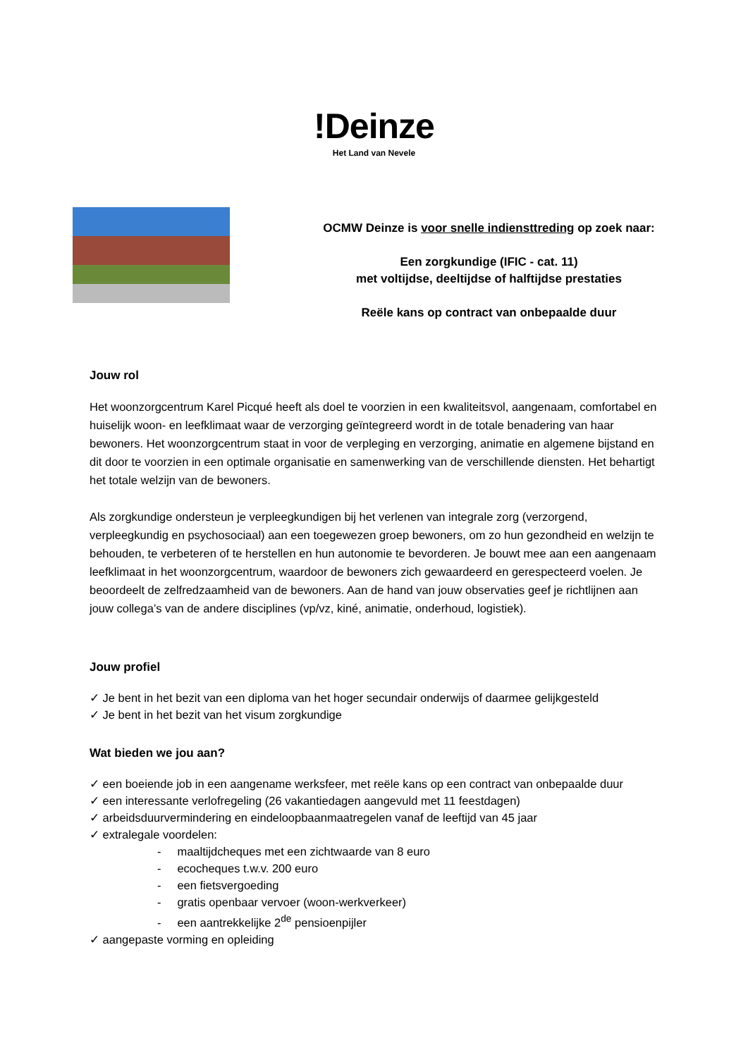!Deinze
Het Land van Nevele
OCMW Deinze is voor snelle indiensttreding op zoek naar:
Een zorgkundige (IFIC - cat. 11)
met voltijdse, deeltijdse of halftijdse prestaties
Reële kans op contract van onbepaalde duur
Jouw rol
Het woonzorgcentrum Karel Picqué heeft als doel te voorzien in een kwaliteitsvol, aangenaam, comfortabel en huiselijk woon- en leefklimaat waar de verzorging geïntegreerd wordt in de totale benadering van haar bewoners. Het woonzorgcentrum staat in voor de verpleging en verzorging, animatie en algemene bijstand en dit door te voorzien in een optimale organisatie en samenwerking van de verschillende diensten. Het behartigt het totale welzijn van de bewoners.
Als zorgkundige ondersteun je verpleegkundigen bij het verlenen van integrale zorg (verzorgend, verpleegkundig en psychosociaal) aan een toegewezen groep bewoners, om zo hun gezondheid en welzijn te behouden, te verbeteren of te herstellen en hun autonomie te bevorderen. Je bouwt mee aan een aangenaam leefklimaat in het woonzorgcentrum, waardoor de bewoners zich gewaardeerd en gerespecteerd voelen. Je beoordeelt de zelfredzaamheid van de bewoners. Aan de hand van jouw observaties geef je richtlijnen aan jouw collega’s van de andere disciplines (vp/vz, kiné, animatie, onderhoud, logistiek).
Jouw profiel
✓ Je bent in het bezit van een diploma van het hoger secundair onderwijs of daarmee gelijkgesteld
✓ Je bent in het bezit van het visum zorgkundige
Wat bieden we jou aan?
✓ een boeiende job in een aangename werksfeer, met reële kans op een contract van onbepaalde duur
✓ een interessante verlofregeling (26 vakantiedagen aangevuld met 11 feestdagen)
✓ arbeidsduurvermindering en eindeloopbaanmaatregelen vanaf de leeftijd van 45 jaar
✓ extralegale voordelen:
- maaltijdcheques met een zichtwaarde van 8 euro
- ecocheques t.w.v. 200 euro
- een fietsvergoeding
- gratis openbaar vervoer (woon-werkverkeer)
- een aantrekkelijke 2<sup>de</sup> pensioenpijler
✓ aangepaste vorming en opleiding